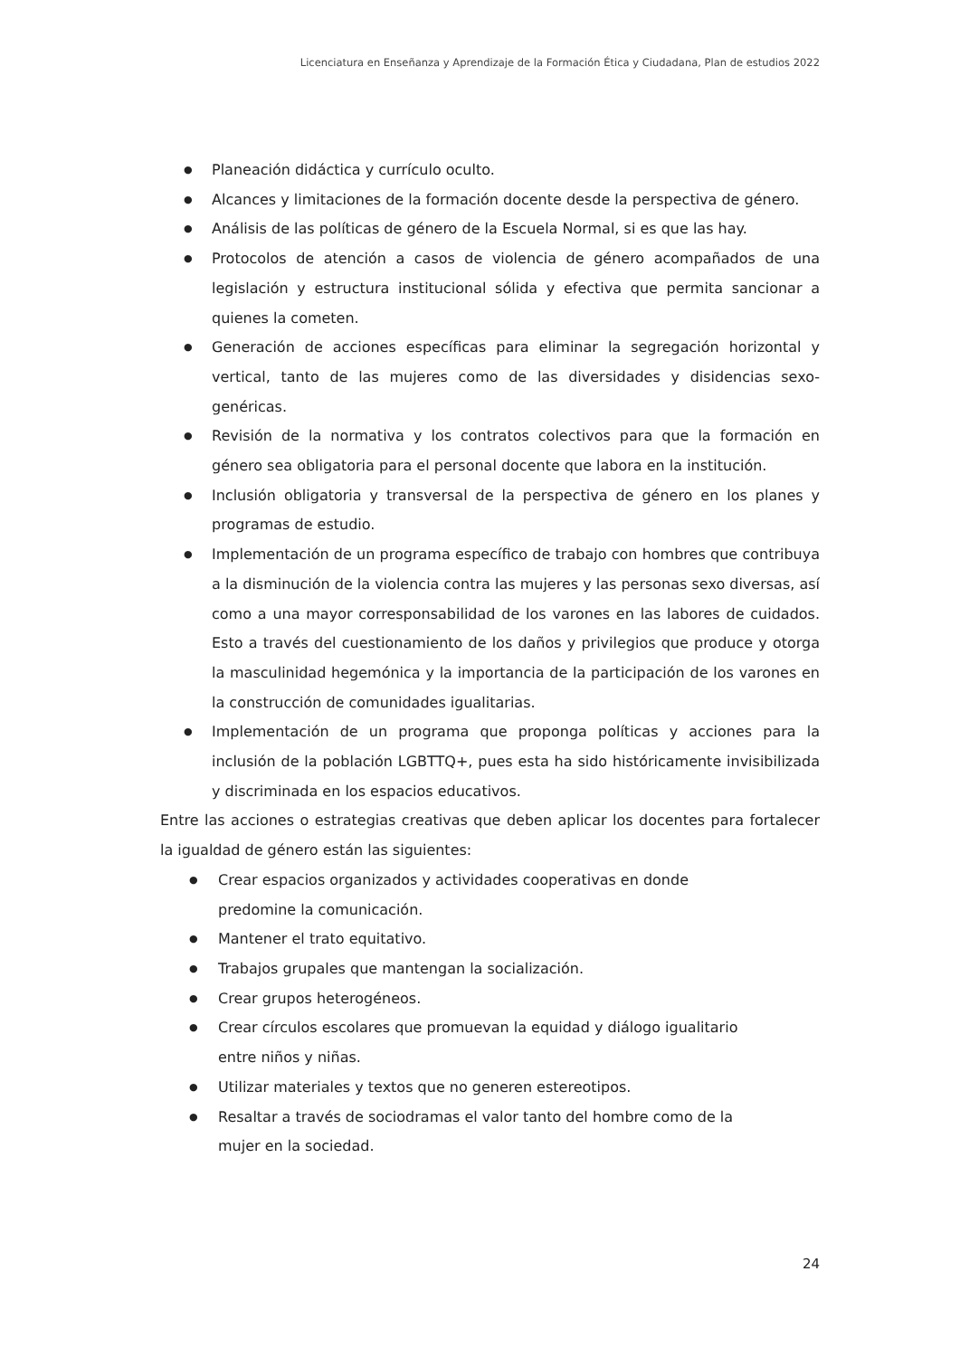Licenciatura en Enseñanza y Aprendizaje de la Formación Ética y Ciudadana, Plan de estudios 2022
● Planeación didáctica y currículo oculto.
● Alcances y limitaciones de la formación docente desde la perspectiva de género.
● Análisis de las políticas de género de la Escuela Normal, si es que las hay.
● Protocolos de atención a casos de violencia de género acompañados de una legislación y estructura institucional sólida y efectiva que permita sancionar a quienes la cometen.
● Generación de acciones específicas para eliminar la segregación horizontal y vertical, tanto de las mujeres como de las diversidades y disidencias sexo-genéricas.
● Revisión de la normativa y los contratos colectivos para que la formación en género sea obligatoria para el personal docente que labora en la institución.
● Inclusión obligatoria y transversal de la perspectiva de género en los planes y programas de estudio.
● Implementación de un programa específico de trabajo con hombres que contribuya a la disminución de la violencia contra las mujeres y las personas sexo diversas, así como a una mayor corresponsabilidad de los varones en las labores de cuidados. Esto a través del cuestionamiento de los daños y privilegios que produce y otorga la masculinidad hegemónica y la importancia de la participación de los varones en la construcción de comunidades igualitarias.
● Implementación de un programa que proponga políticas y acciones para la inclusión de la población LGBTTQ+, pues esta ha sido históricamente invisibilizada y discriminada en los espacios educativos.
Entre las acciones o estrategias creativas que deben aplicar los docentes para fortalecer la igualdad de género están las siguientes:
● Crear espacios organizados y actividades cooperativas en donde predomine la comunicación.
● Mantener el trato equitativo.
● Trabajos grupales que mantengan la socialización.
● Crear grupos heterogéneos.
● Crear círculos escolares que promuevan la equidad y diálogo igualitario entre niños y niñas.
● Utilizar materiales y textos que no generen estereotipos.
● Resaltar a través de sociodramas el valor tanto del hombre como de la mujer en la sociedad.
24